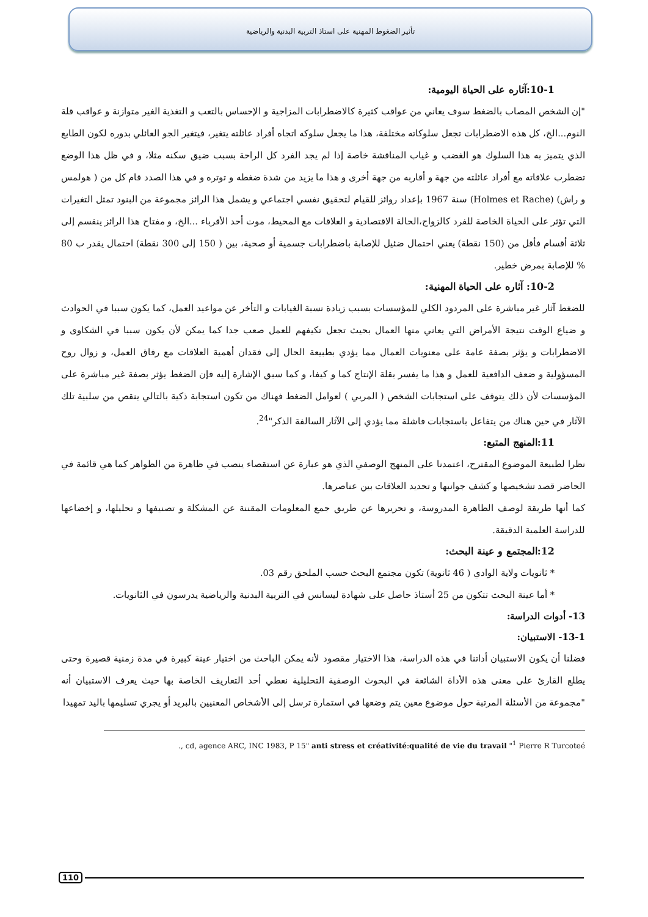تأثير الضغوط المهنية على استاذ التربية البدنية والرياضية
10-1:آثاره على الحياة اليومية:
"إن الشخص المصاب بالضغط سوف يعاني من عواقب كثيرة كالاضطرابات المزاجية و الإحساس بالتعب و التغذية الغير متوازنة و عواقب قلة النوم...الخ، كل هذه الاضطرابات تجعل سلوكاته مختلفة، هذا ما يجعل سلوكه اتجاه أفراد عائلته يتغير، فيتغير الجو العائلي بدوره لكون الطابع الذي يتميز به هذا السلوك هو الغضب و غياب المناقشة خاصة إذا لم يجد الفرد كل الراحة بسبب ضيق سكنه مثلا، و في ظل هذا الوضع تضطرب علاقاته مع أفراد عائلته من جهة و أقاربه من جهة أخرى و هذا ما يزيد من شدة ضغطه و توتره و في هذا الصدد قام كل من ( هولمس و راش) (Holmes et Rache) سنة 1967 بإعداد روائز للقيام لتحقيق نفسي اجتماعي و يشمل هذا الرائز مجموعة من البنود تمثل التغيرات التي تؤثر على الحياة الخاصة للفرد كالزواج،الحالة الاقتصادية و العلاقات مع المحيط، موت أحد الأقرباء ...الخ، و مفتاح هذا الرائز ينقسم إلى ثلاثة أقسام فأقل من (150 نقطة) يعني احتمال ضئيل للإصابة باضطرابات جسمية أو صحية، بين ( 150 إلى 300 نقطة) احتمال يقدر ب 80 % للإصابة بمرض خطير.
10-2: آثاره على الحياة المهنية:
للضغط آثار غير مباشرة على المردود الكلي للمؤسسات بسبب زيادة نسبة الغيابات و التأخر عن مواعيد العمل، كما يكون سببا في الحوادث و ضياع الوقت نتيجة الأمراض التي يعاني منها العمال بحيث تجعل تكيفهم للعمل صعب جدا كما يمكن لأن يكون سببا في الشكاوى و الاضطرابات و يؤثر بصفة عامة على معنويات العمال مما يؤدي بطبيعة الحال إلى فقدان أهمية العلاقات مع رفاق العمل، و زوال روح المسؤولية و ضعف الدافعية للعمل و هذا ما يفسر بقلة الإنتاج كما و كيفا، و كما سبق الإشارة إليه فإن الضغط يؤثر بصفة غير مباشرة على المؤسسات لأن ذلك يتوقف على استجابات الشخص ( المربي ) لعوامل الضغط فهناك من تكون استجابة ذكية بالتالي ينقص من سلبية تلك الآثار في حين هناك من يتفاعل باستجابات فاشلة مما يؤدي إلى الآثار السالفة الذكر"<sup>24</sup>.
11:المنهج المتبع:
نظرا لطبيعة الموضوع المقترح، اعتمدنا على المنهج الوصفي الذي هو عبارة عن استقصاء ينصب في ظاهرة من الظواهر كما هي قائمة في الحاضر قصد تشخيصها و كشف جوانبها و تحديد العلاقات بين عناصرها.
كما أنها طريقة لوصف الظاهرة المدروسة، و تحريرها عن طريق جمع المعلومات المقننة عن المشكلة و تصنيفها و تحليلها، و إخضاعها للدراسة العلمية الدقيقة.
12:المجتمع و عينة البحث:
* ثانويات ولاية الوادي ( 46 ثانوية) تكون مجتمع البحث حسب الملحق رقم 03.
* أما عينة البحث تتكون من 25 أستاذ حاصل على شهادة ليسانس في التربية البدنية والرياضية يدرسون في الثانويات.
13- أدوات الدراسة:
13-1- الاستبيان:
فضلنا أن يكون الاستبيان أداتنا في هذه الدراسة، هذا الاختيار مقصود لأنه يمكن الباحث من اختيار عينة كبيرة في مدة زمنية قصيرة وحتى يطلع القارئ على معنى هذه الأداة الشائعة في البحوث الوصفية التحليلية نعطي أحد التعاريف الخاصة بها حيث يعرف الاستبيان أنه "مجموعة من الأسئلة المرتبة حول موضوع معين يتم وضعها في استمارة ترسل إلى الأشخاص المعنيين بالبريد أو يجري تسليمها باليد تمهيدا
., cd, agence ARC, INC 1983, P 15" anti stress et créativité:qualité de vie du travail "<sup>1</sup> Pierre R Turcoteé
110